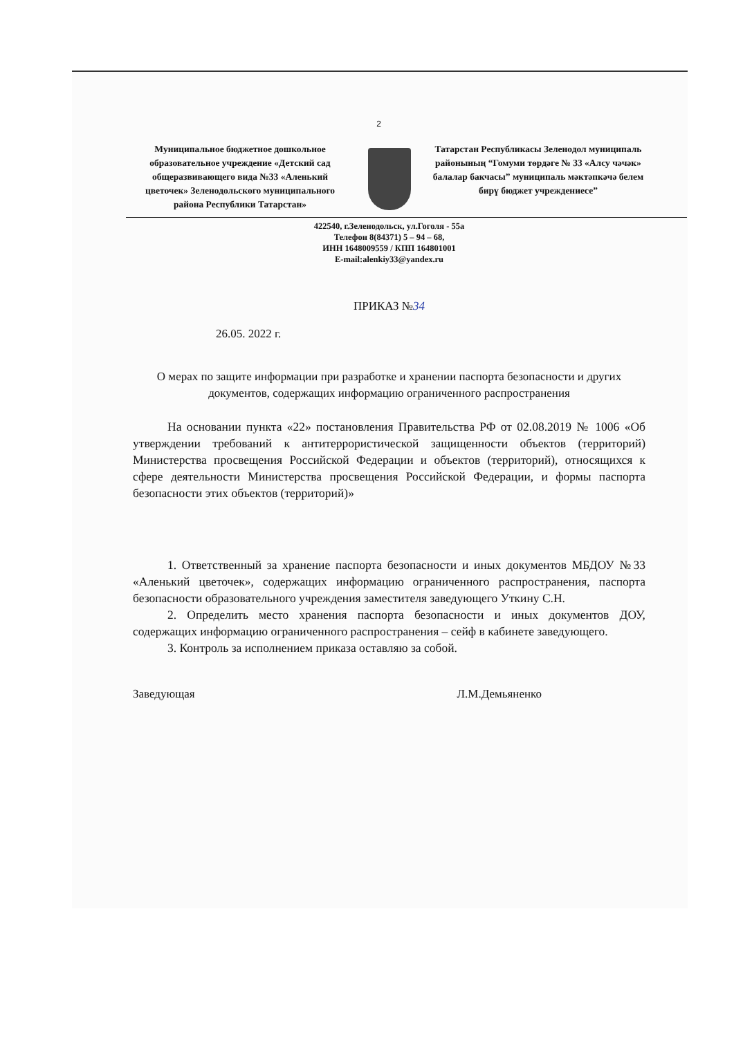2
Муниципальное бюджетное дошкольное образовательное учреждение «Детский сад общеразвивающего вида №33 «Аленький цветочек» Зеленодольского муниципального района Республики Татарстан»
Татарстан Республикасы Зеленодол муниципаль районының “Гомуми төрдәге № 33 «Алсу чәчәк» балалар бакчасы” муниципаль мәктәпкәчә белем бирү бюджет учреждениесе”
422540, г.Зеленодольск, ул.Гоголя - 55а
Телефон 8(84371) 5 – 94 – 68,
ИНН 1648009559 / КПП 164801001
E-mail:alenkiy33@yandex.ru
ПРИКАЗ №34
26.05. 2022 г.
О мерах по защите информации при разработке и хранении паспорта безопасности и других документов, содержащих информацию ограниченного распространения
На основании пункта «22» постановления Правительства РФ от 02.08.2019 № 1006 «Об утверждении требований к антитеррористической защищенности объектов (территорий) Министерства просвещения Российской Федерации и объектов (территорий), относящихся к сфере деятельности Министерства просвещения Российской Федерации, и формы паспорта безопасности этих объектов (территорий)»
1. Ответственный за хранение паспорта безопасности и иных документов МБДОУ №33 «Аленький цветочек», содержащих информацию ограниченного распространения, паспорта безопасности образовательного учреждения заместителя заведующего Уткину С.Н.
2. Определить место хранения паспорта безопасности и иных документов ДОУ, содержащих информацию ограниченного распространения – сейф в кабинете заведующего.
3. Контроль за исполнением приказа оставляю за собой.
Заведующая Л.М.Демьяненко